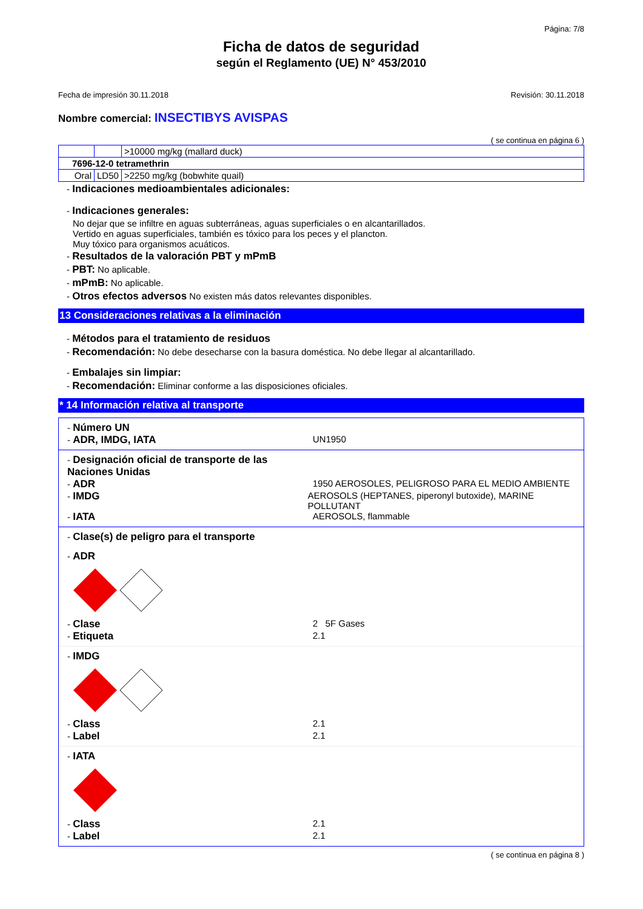Página: 7/8
Ficha de datos de seguridad
según el Reglamento (UE) N° 453/2010
Fecha de impresión 30.11.2018 Revisión: 30.11.2018
Nombre comercial: INSECTIBYS AVISPAS
( se continua en página 6 )
| | | >10000 mg/kg (mallard duck) |
| 7696-12-0 tetramethrin | | |
| Oral | LD50 | >2250 mg/kg (bobwhite quail) |
- Indicaciones medioambientales adicionales:
- Indicaciones generales:
No dejar que se infiltre en aguas subterráneas, aguas superficiales o en alcantarillados.
Vertido en aguas superficiales, también es tóxico para los peces y el plancton.
Muy tóxico para organismos acuáticos.
- Resultados de la valoración PBT y mPmB
- PBT: No aplicable.
- mPmB: No aplicable.
- Otros efectos adversos No existen más datos relevantes disponibles.
13 Consideraciones relativas a la eliminación
- Métodos para el tratamiento de residuos
- Recomendación: No debe desecharse con la basura doméstica. No debe llegar al alcantarillado.
- Embalajes sin limpiar:
- Recomendación: Eliminar conforme a las disposiciones oficiales.
* 14 Información relativa al transporte
- Número UN
- ADR, IMDG, IATA UN1950
- Designación oficial de transporte de las Naciones Unidas
- ADR 1950 AEROSOLES, PELIGROSO PARA EL MEDIO AMBIENTE
- IMDG AEROSOLS (HEPTANES, piperonyl butoxide), MARINE POLLUTANT
- IATA AEROSOLS, flammable
- Clase(s) de peligro para el transporte
- ADR
- Clase 2 5F Gases
- Etiqueta 2.1
- IMDG
- Class 2.1
- Label 2.1
- IATA
- Class 2.1
- Label 2.1
( se continua en página 8 )